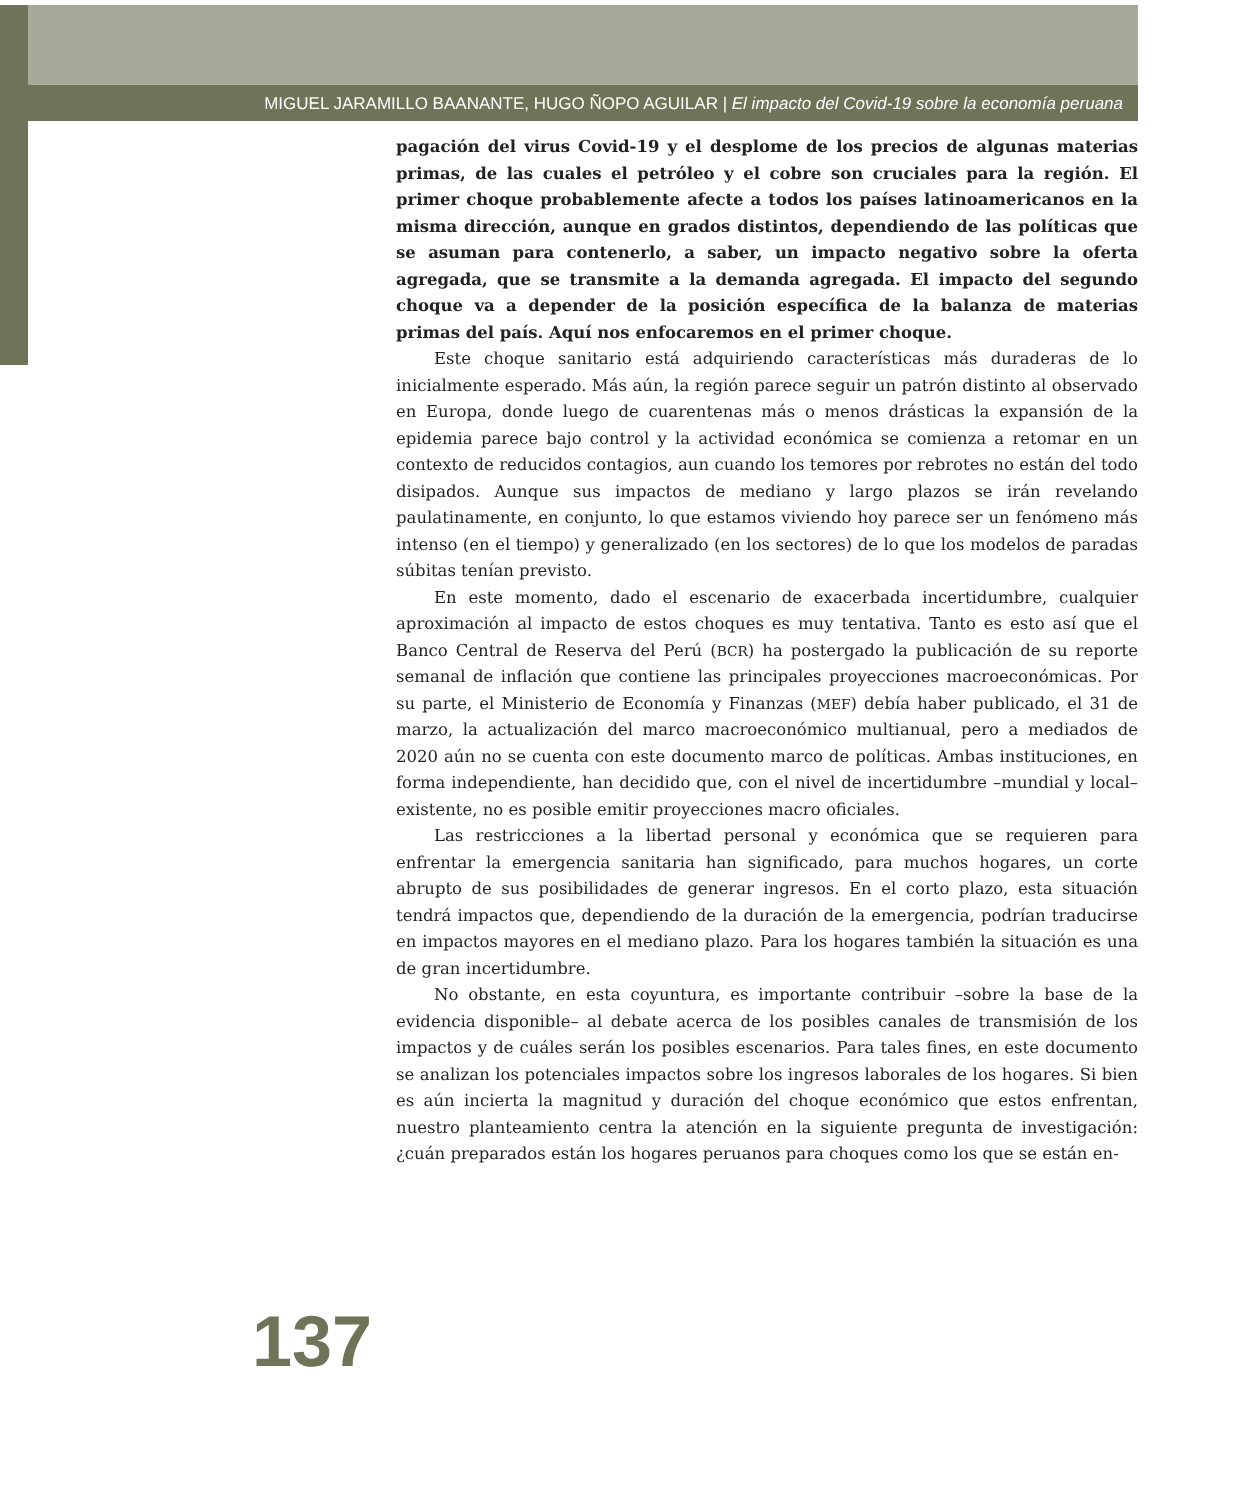MIGUEL JARAMILLO BAANANTE, HUGO ÑOPO AGUILAR | El impacto del Covid-19 sobre la economía peruana
pagación del virus Covid-19 y el desplome de los precios de algunas materias primas, de las cuales el petróleo y el cobre son cruciales para la región. El primer choque probablemente afecte a todos los países latinoamericanos en la misma dirección, aunque en grados distintos, dependiendo de las políticas que se asuman para contenerlo, a saber, un impacto negativo sobre la oferta agregada, que se transmite a la demanda agregada. El impacto del segundo choque va a depender de la posición específica de la balanza de materias primas del país. Aquí nos enfocaremos en el primer choque.
Este choque sanitario está adquiriendo características más duraderas de lo inicialmente esperado. Más aún, la región parece seguir un patrón distinto al observado en Europa, donde luego de cuarentenas más o menos drásticas la expansión de la epidemia parece bajo control y la actividad económica se comienza a retomar en un contexto de reducidos contagios, aun cuando los temores por rebrotes no están del todo disipados. Aunque sus impactos de mediano y largo plazos se irán revelando paulatinamente, en conjunto, lo que estamos viviendo hoy parece ser un fenómeno más intenso (en el tiempo) y generalizado (en los sectores) de lo que los modelos de paradas súbitas tenían previsto.
En este momento, dado el escenario de exacerbada incertidumbre, cualquier aproximación al impacto de estos choques es muy tentativa. Tanto es esto así que el Banco Central de Reserva del Perú (BCR) ha postergado la publicación de su reporte semanal de inflación que contiene las principales proyecciones macroeconómicas. Por su parte, el Ministerio de Economía y Finanzas (MEF) debía haber publicado, el 31 de marzo, la actualización del marco macroeconómico multianual, pero a mediados de 2020 aún no se cuenta con este documento marco de políticas. Ambas instituciones, en forma independiente, han decidido que, con el nivel de incertidumbre –mundial y local– existente, no es posible emitir proyecciones macro oficiales.
Las restricciones a la libertad personal y económica que se requieren para enfrentar la emergencia sanitaria han significado, para muchos hogares, un corte abrupto de sus posibilidades de generar ingresos. En el corto plazo, esta situación tendrá impactos que, dependiendo de la duración de la emergencia, podrían traducirse en impactos mayores en el mediano plazo. Para los hogares también la situación es una de gran incertidumbre.
No obstante, en esta coyuntura, es importante contribuir –sobre la base de la evidencia disponible– al debate acerca de los posibles canales de transmisión de los impactos y de cuáles serán los posibles escenarios. Para tales fines, en este documento se analizan los potenciales impactos sobre los ingresos laborales de los hogares. Si bien es aún incierta la magnitud y duración del choque económico que estos enfrentan, nuestro planteamiento centra la atención en la siguiente pregunta de investigación: ¿cuán preparados están los hogares peruanos para choques como los que se están en-
137